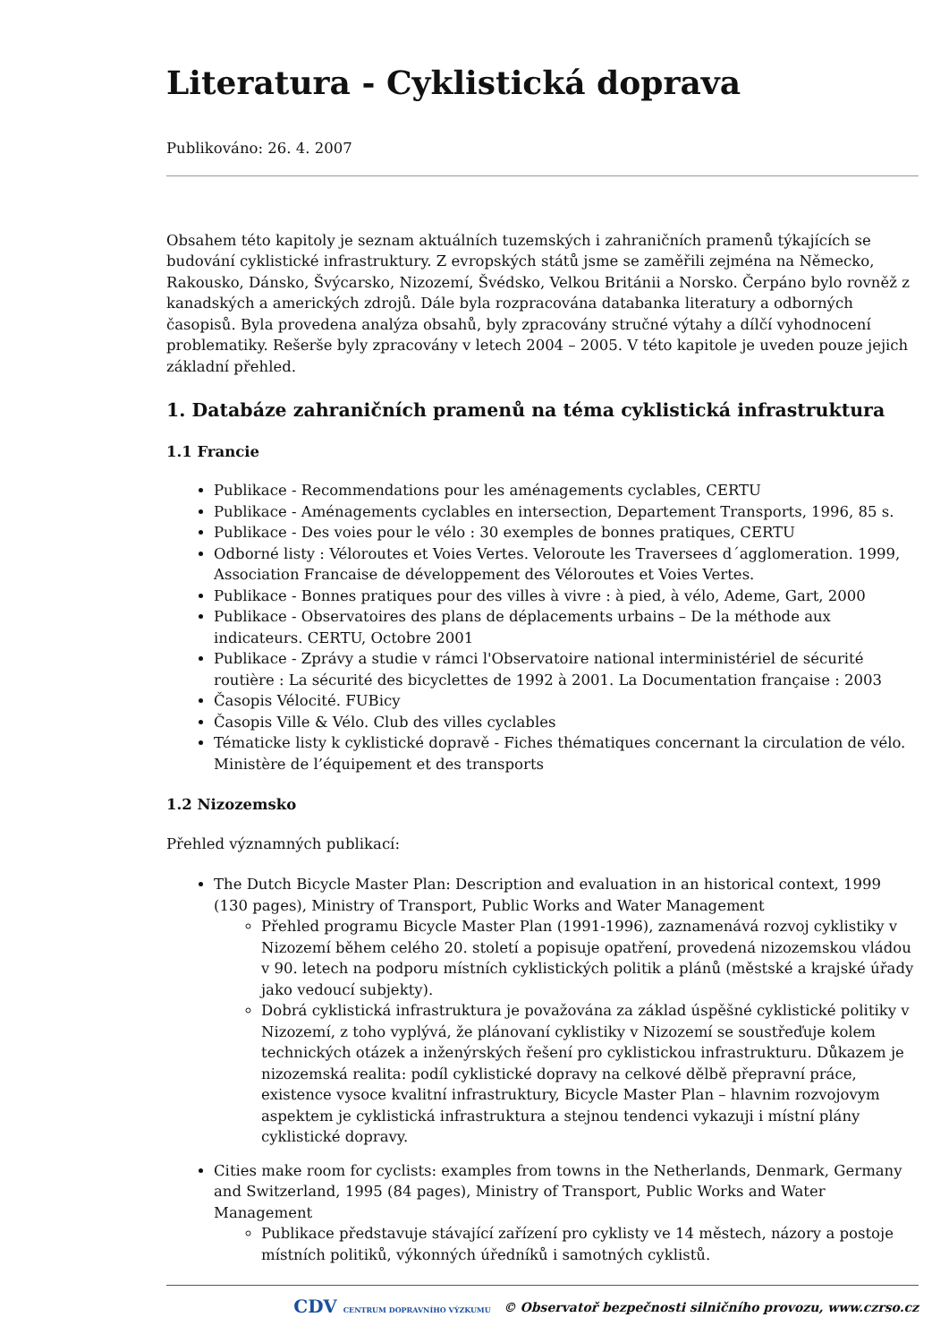Literatura - Cyklistická doprava
Publikováno: 26. 4. 2007
Obsahem této kapitoly je seznam aktuálních tuzemských i zahraničních pramenů týkajících se budování cyklistické infrastruktury. Z evropských států jsme se zaměřili zejména na Německo, Rakousko, Dánsko, Švýcarsko, Nizozemí, Švédsko, Velkou Británii a Norsko. Čerpáno bylo rovněž z kanadských a amerických zdrojů. Dále byla rozpracována databanka literatury a odborných časopisů. Byla provedena analýza obsahů, byly zpracovány stručné výtahy a dílčí vyhodnocení problematiky. Rešerše byly zpracovány v letech 2004 – 2005. V této kapitole je uveden pouze jejich základní přehled.
1. Databáze zahraničních pramenů na téma cyklistická infrastruktura
1.1 Francie
Publikace - Recommendations pour les aménagements cyclables, CERTU
Publikace - Aménagements cyclables en intersection, Departement Transports, 1996, 85 s.
Publikace - Des voies pour le vélo : 30 exemples de bonnes pratiques, CERTU
Odborné listy : Véloroutes et Voies Vertes. Veloroute les Traversees d´agglomeration. 1999, Association Francaise de développement des Véloroutes et Voies Vertes.
Publikace - Bonnes pratiques pour des villes à vivre : à pied, à vélo, Ademe, Gart, 2000
Publikace - Observatoires des plans de déplacements urbains – De la méthode aux indicateurs. CERTU, Octobre 2001
Publikace - Zprávy a studie v rámci l'Observatoire national interministériel de sécurité routière : La sécurité des bicyclettes de 1992 à 2001. La Documentation française : 2003
Časopis Vélocité. FUBicy
Časopis Ville & Vélo. Club des villes cyclables
Tématicke listy k cyklistické dopravě - Fiches thématiques concernant la circulation de vélo. Ministère de l’équipement et des transports
1.2 Nizozemsko
Přehled významných publikací:
The Dutch Bicycle Master Plan: Description and evaluation in an historical context, 1999 (130 pages), Ministry of Transport, Public Works and Water Management
Přehled programu Bicycle Master Plan (1991-1996), zaznamenává rozvoj cyklistiky v Nizozemí během celého 20. století a popisuje opatření, provedená nizozemskou vládou v 90. letech na podporu místních cyklistických politik a plánů (městské a krajské úřady jako vedoucí subjekty).
Dobrá cyklistická infrastruktura je považována za základ úspěšné cyklistické politiky v Nizozemí, z toho vyplývá, že plánovaní cyklistiky v Nizozemí se soustřeďuje kolem technických otázek a inženýrských řešení pro cyklistickou infrastrukturu. Důkazem je nizozemská realita: podíl cyklistické dopravy na celkové dělbě přepravní práce, existence vysoce kvalitní infrastruktury, Bicycle Master Plan – hlavnim rozvojovym aspektem je cyklistická infrastruktura a stejnou tendenci vykazuji i místní plány cyklistické dopravy.
Cities make room for cyclists: examples from towns in the Netherlands, Denmark, Germany and Switzerland, 1995 (84 pages), Ministry of Transport, Public Works and Water Management
Publikace představuje stávající zařízení pro cyklisty ve 14 městech, názory a postoje místních politiků, výkonných úředníků i samotných cyklistů.
CDV CENTRUM DOPRAVNÍHO VÝZKUMU © Observatoř bezpečnosti silničního provozu, www.czrso.cz